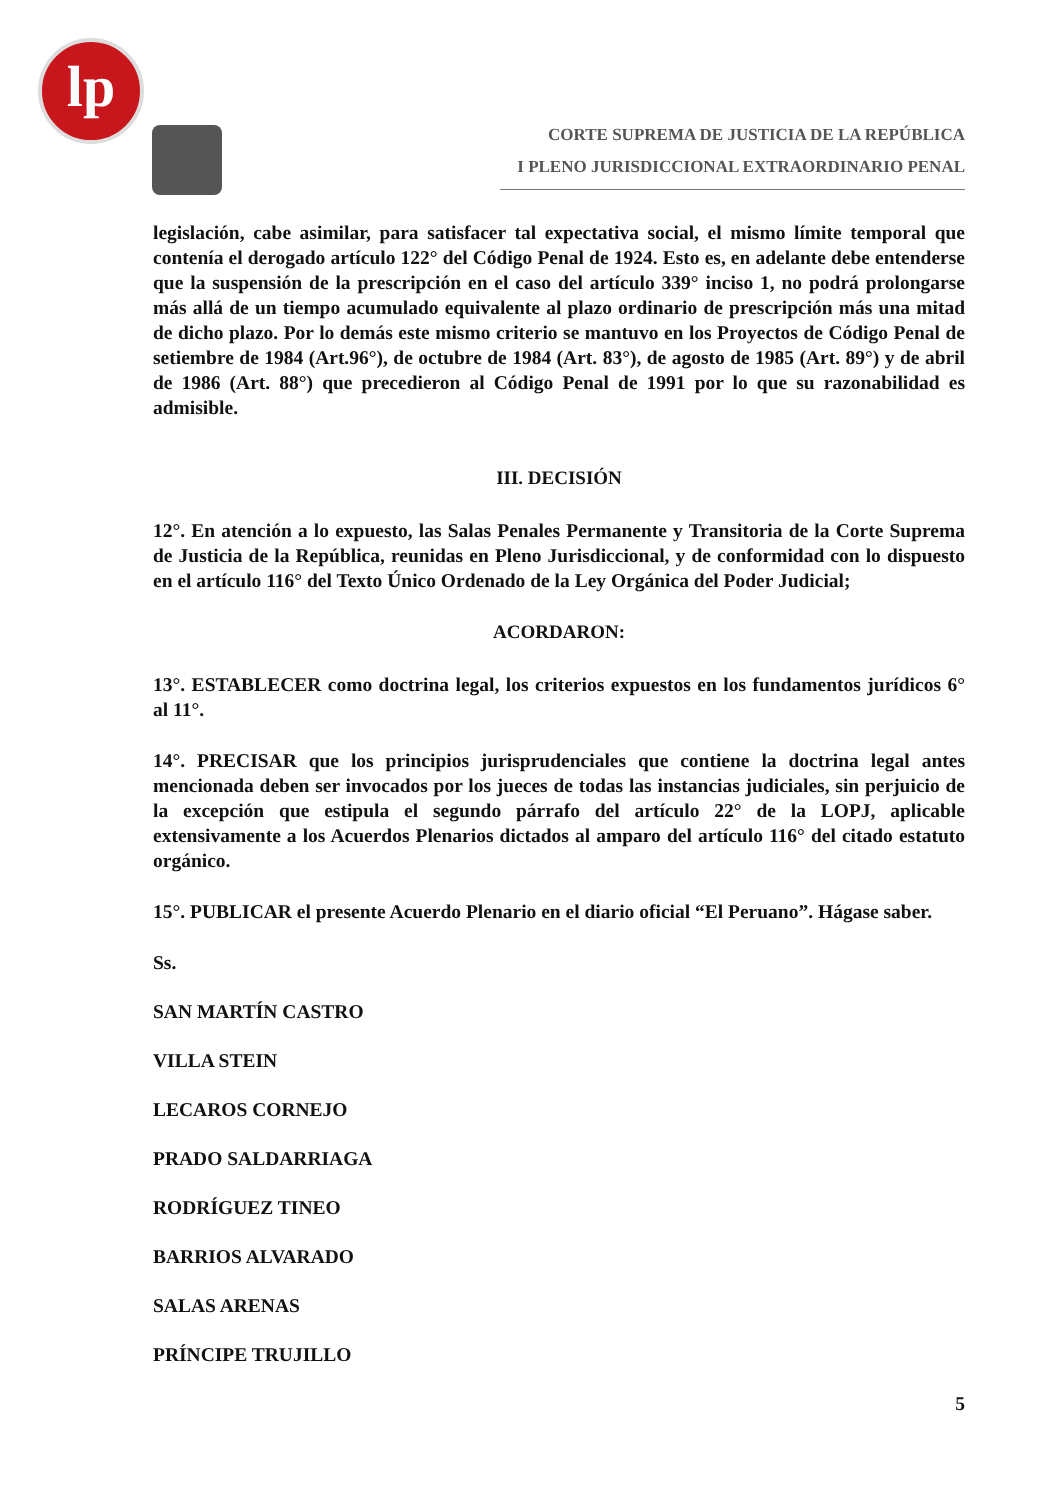lp
CORTE SUPREMA DE JUSTICIA DE LA REPÚBLICA
I PLENO JURISDICCIONAL EXTRAORDINARIO PENAL
legislación, cabe asimilar, para satisfacer tal expectativa social, el mismo límite temporal que contenía el derogado artículo 122° del Código Penal de 1924. Esto es, en adelante debe entenderse que la suspensión de la prescripción en el caso del artículo 339° inciso 1, no podrá prolongarse más allá de un tiempo acumulado equivalente al plazo ordinario de prescripción más una mitad de dicho plazo. Por lo demás este mismo criterio se mantuvo en los Proyectos de Código Penal de setiembre de 1984 (Art.96°), de octubre de 1984 (Art. 83°), de agosto de 1985 (Art. 89°) y de abril de 1986 (Art. 88°) que precedieron al Código Penal de 1991 por lo que su razonabilidad es admisible.
III. DECISIÓN
12°. En atención a lo expuesto, las Salas Penales Permanente y Transitoria de la Corte Suprema de Justicia de la República, reunidas en Pleno Jurisdiccional, y de conformidad con lo dispuesto en el artículo 116° del Texto Único Ordenado de la Ley Orgánica del Poder Judicial;
ACORDARON:
13°. ESTABLECER como doctrina legal, los criterios expuestos en los fundamentos jurídicos 6° al 11°.
14°. PRECISAR que los principios jurisprudenciales que contiene la doctrina legal antes mencionada deben ser invocados por los jueces de todas las instancias judiciales, sin perjuicio de la excepción que estipula el segundo párrafo del artículo 22° de la LOPJ, aplicable extensivamente a los Acuerdos Plenarios dictados al amparo del artículo 116° del citado estatuto orgánico.
15°. PUBLICAR el presente Acuerdo Plenario en el diario oficial “El Peruano”. Hágase saber.
Ss.
SAN MARTÍN CASTRO
VILLA STEIN
LECAROS CORNEJO
PRADO SALDARRIAGA
RODRÍGUEZ TINEO
BARRIOS ALVARADO
SALAS ARENAS
PRÍNCIPE TRUJILLO
5